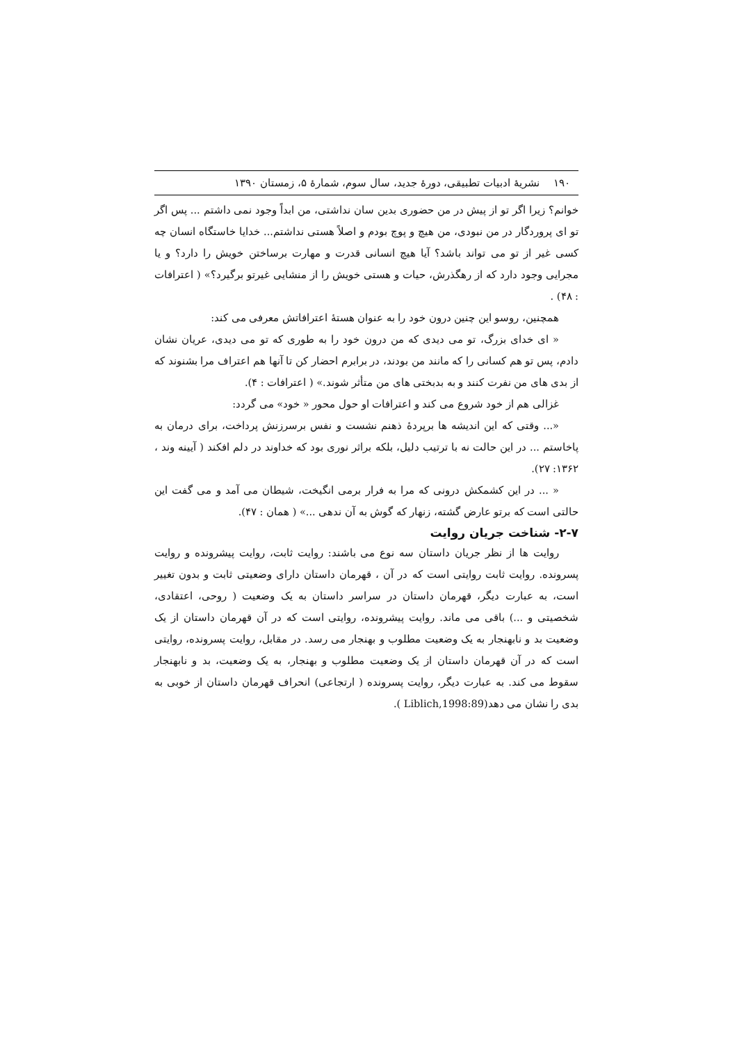۱۹۰ نشریهٔ ادبیات تطبیقی، دورهٔ جدید، سال سوم، شمارهٔ ۵، زمستان ۱۳۹۰
خوانم؟ زیرا اگر تو از پیش در من حضوری بدین سان نداشتی، من ابداً وجود نمی داشتم ... پس اگر تو ای پروردگار در من نبودی، من هیچ و پوچ بودم و اصلاً هستی نداشتم... خدایا خاستگاه انسان چه کسی غیر از تو می تواند باشد؟ آیا هیچ انسانی قدرت و مهارت برساختن خویش را دارد؟ و یا مجرایی وجود دارد که از رهگذرش، حیات و هستی خویش را از منشایی غیرتو برگیرد؟» ( اعترافات : ۴۸) .
همچنین، روسو این چنین درون خود را به عنوان هستهٔ اعترافاتش معرفی می کند:
« ای خدای بزرگ، تو می دیدی که من درون خود را به طوری که تو می دیدی، عریان نشان دادم، پس تو هم کسانی را که مانند من بودند، در برابرم احضار کن تا آنها هم اعتراف مرا بشنوند که از بدی های من نفرت کنند و به بدبختی های من متأثر شوند.» ( اعترافات : ۴).
غزالی هم از خود شروع می کند و اعترافات او حول محور « خود» می گردد:
«... وقتی که این اندیشه ها برپردهٔ ذهنم نشست و نفس برسرزنش پرداخت، برای درمان به پاخاستم ... در این حالت نه با ترتیب دلیل، بلکه براثر نوری بود که خداوند در دلم افکند ( آیینه وند ، ۱۳۶۲: ۲۷).
« ... در این کشمکش درونی که مرا به فرار برمی انگیخت، شیطان می آمد و می گفت این حالتی است که برتو عارض گشته، زنهار که گوش به آن ندهی ...» ( همان : ۴۷).
۲-۷- شناخت جریان روایت
روایت ها از نظر جریان داستان سه نوع می باشند: روایت ثابت، روایت پیشرونده و روایت پسرونده. روایت ثابت روایتی است که در آن ، قهرمان داستان دارای وضعیتی ثابت و بدون تغییر است، به عبارت دیگر، قهرمان داستان در سراسر داستان به یک وضعیت ( روحی، اعتقادی، شخصیتی و ...) باقی می ماند. روایت پیشرونده، روایتی است که در آن قهرمان داستان از یک وضعیت بد و نابهنجار به یک وضعیت مطلوب و بهنجار می رسد. در مقابل، روایت پسرونده، روایتی است که در آن قهرمان داستان از یک وضعیت مطلوب و بهنجار، به یک وضعیت، بد و نابهنجار سقوط می کند. به عبارت دیگر، روایت پسرونده ( ارتجاعی) انحراف قهرمان داستان از خوبی به بدی را نشان می دهد(Liblich,1998:89 ).